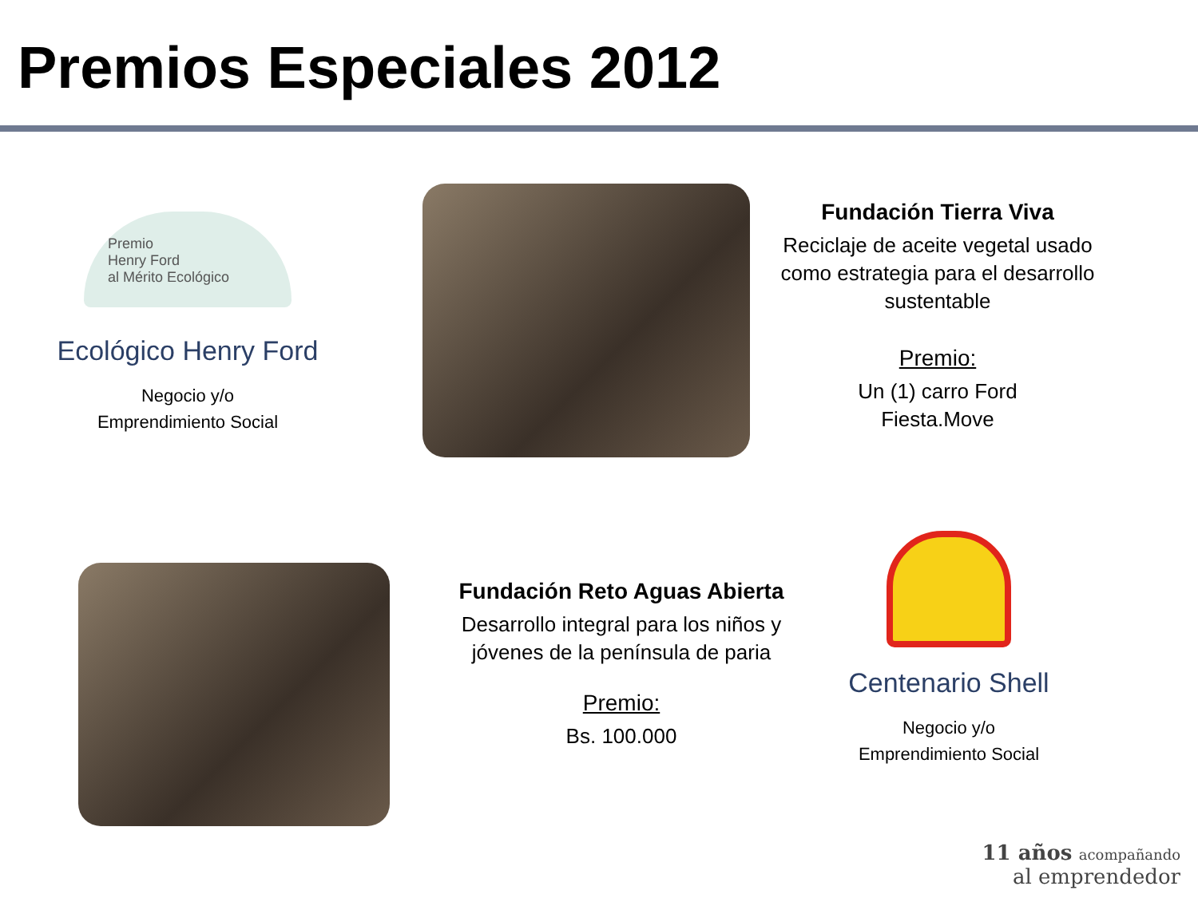Premios Especiales 2012
Premio
Henry Ford
al Mérito Ecológico
Ecológico Henry Ford
Negocio y/o
Emprendimiento Social
Fundación Tierra Viva
Reciclaje de aceite vegetal usado como estrategia para el desarrollo sustentable
Premio:
Un (1) carro Ford
Fiesta.Move
Fundación Reto Aguas Abierta
Desarrollo integral para los niños y jóvenes de la península de paria
Premio:
Bs. 100.000
Centenario Shell
Negocio y/o
Emprendimiento Social
11 años acompañando
al emprendedor